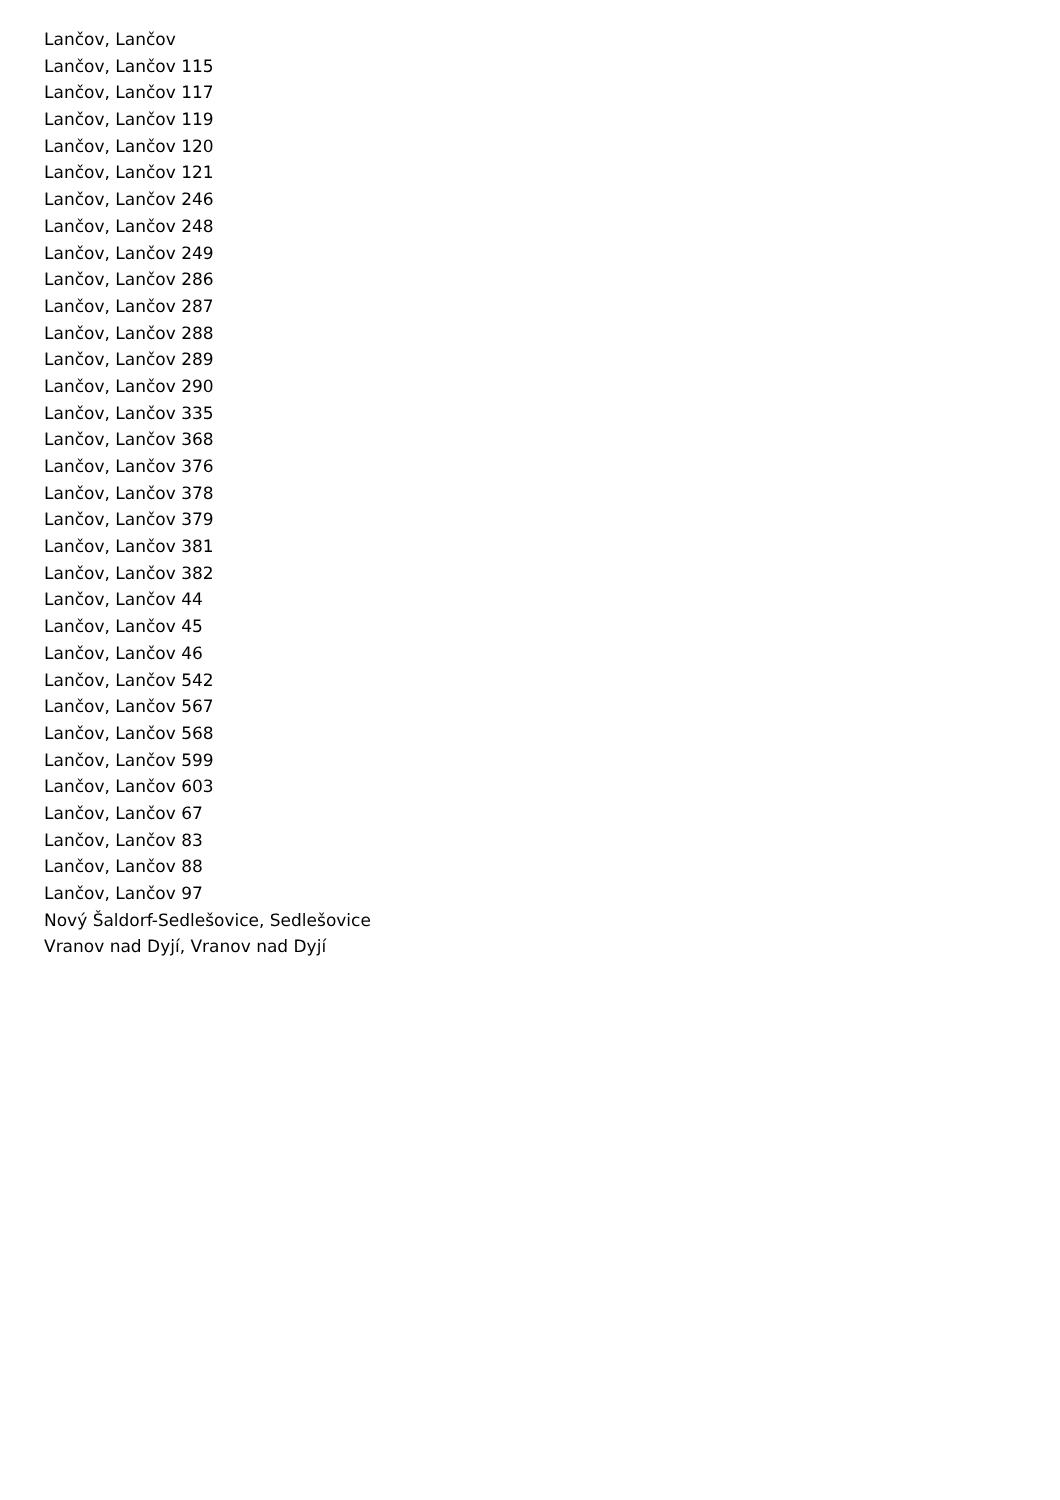Lančov, Lančov
Lančov, Lančov 115
Lančov, Lančov 117
Lančov, Lančov 119
Lančov, Lančov 120
Lančov, Lančov 121
Lančov, Lančov 246
Lančov, Lančov 248
Lančov, Lančov 249
Lančov, Lančov 286
Lančov, Lančov 287
Lančov, Lančov 288
Lančov, Lančov 289
Lančov, Lančov 290
Lančov, Lančov 335
Lančov, Lančov 368
Lančov, Lančov 376
Lančov, Lančov 378
Lančov, Lančov 379
Lančov, Lančov 381
Lančov, Lančov 382
Lančov, Lančov 44
Lančov, Lančov 45
Lančov, Lančov 46
Lančov, Lančov 542
Lančov, Lančov 567
Lančov, Lančov 568
Lančov, Lančov 599
Lančov, Lančov 603
Lančov, Lančov 67
Lančov, Lančov 83
Lančov, Lančov 88
Lančov, Lančov 97
Nový Šaldorf-Sedlešovice, Sedlešovice
Vranov nad Dyjí, Vranov nad Dyjí